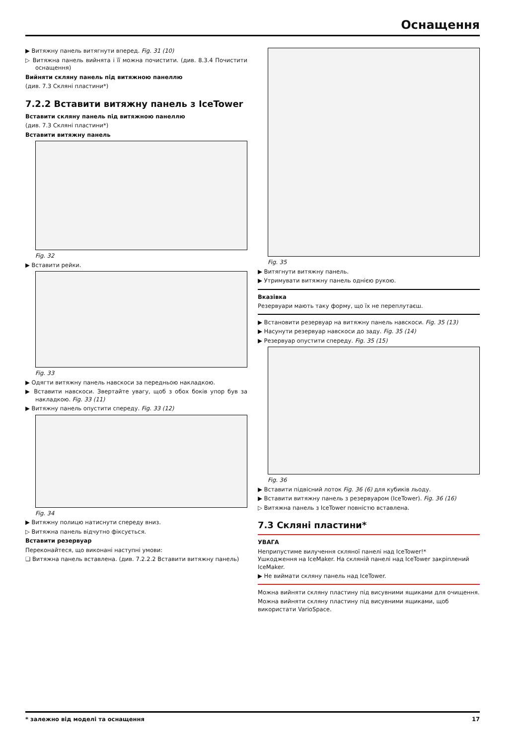Оснащення
▶ Витяжну панель витягнути вперед. Fig. 31 (10)
▷ Витяжна панель вийнята і її можна почистити. (див. 8.3.4 Почистити оснащення)
Вийняти скляну панель під витяжною панеллю
(див. 7.3 Скляні пластини*)
7.2.2 Вставити витяжну панель з IceTower
Вставити скляну панель під витяжною панеллю
(див. 7.3 Скляні пластини*)
Вставити витяжну панель
Fig. 32
▶ Вставити рейки.
Fig. 33
▶ Одягти витяжну панель навскоси за передньою накладкою.
▶ Вставити навскоси. Звертайте увагу, щоб з обох боків упор був за накладкою. Fig. 33 (11)
▶ Витяжну панель опустити спереду. Fig. 33 (12)
Fig. 34
▶ Витяжну полицю натиснути спереду вниз.
▷ Витяжна панель відчутно фіксується.
Вставити резервуар
Переконайтеся, що виконані наступні умови:
❑ Витяжна панель вставлена. (див. 7.2.2.2 Вставити витяжну панель)
Fig. 35
▶ Витягнути витяжну панель.
▶ Утримувати витяжну панель однією рукою.
Вказівка
Резервуари мають таку форму, що їх не переплутаєш.
▶ Встановити резервуар на витяжну панель навскоси. Fig. 35 (13)
▶ Насунути резервуар навскоси до заду. Fig. 35 (14)
▶ Резервуар опустити спереду. Fig. 35 (15)
Fig. 36
▶ Вставити підвісний лоток Fig. 36 (6) для кубиків льоду.
▶ Вставити витяжну панель з резервуаром (IceTower). Fig. 36 (16)
▷ Витяжна панель з IceTower повністю вставлена.
7.3 Скляні пластини*
УВАГА
Неприпустиме вилучення скляної панелі над IceTower!*
Ушкодження на IceMaker. На скляній панелі над IceTower закріплений IceMaker.
▶ Не виймати скляну панель над IceTower.
Можна вийняти скляну пластину під висувними ящиками для очищення.
Можна вийняти скляну пластину під висувними ящиками, щоб використати VarioSpace.
* залежно від моделі та оснащення 17